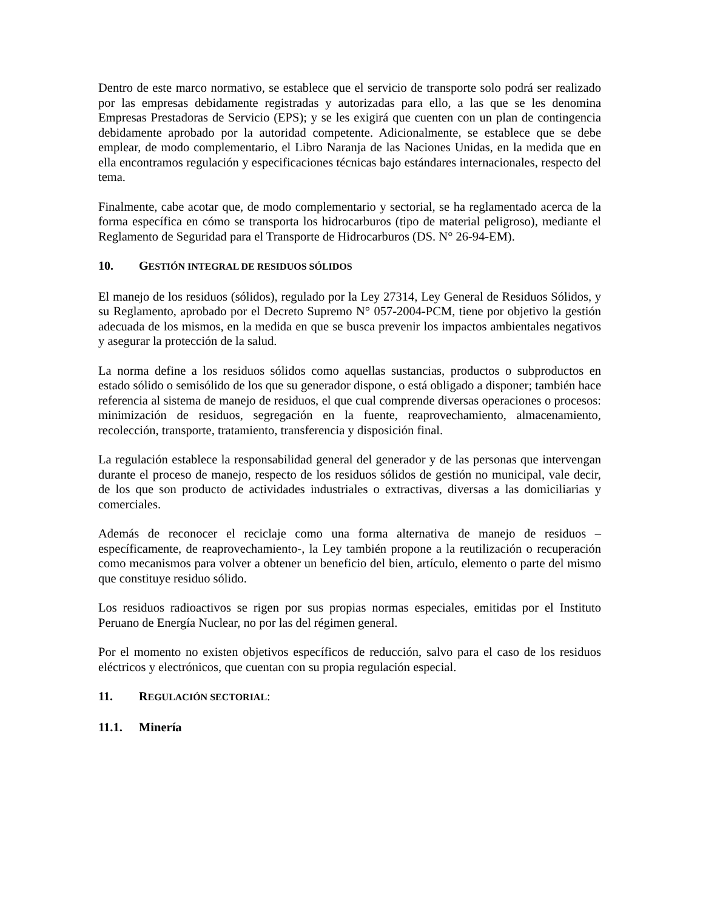Dentro de este marco normativo, se establece que el servicio de transporte solo podrá ser realizado por las empresas debidamente registradas y autorizadas para ello, a las que se les denomina Empresas Prestadoras de Servicio (EPS); y se les exigirá que cuenten con un plan de contingencia debidamente aprobado por la autoridad competente. Adicionalmente, se establece que se debe emplear, de modo complementario, el Libro Naranja de las Naciones Unidas, en la medida que en ella encontramos regulación y especificaciones técnicas bajo estándares internacionales, respecto del tema.
Finalmente, cabe acotar que, de modo complementario y sectorial, se ha reglamentado acerca de la forma específica en cómo se transporta los hidrocarburos (tipo de material peligroso), mediante el Reglamento de Seguridad para el Transporte de Hidrocarburos (DS. N° 26-94-EM).
10. GESTIÓN INTEGRAL DE RESIDUOS SÓLIDOS
El manejo de los residuos (sólidos), regulado por la Ley 27314, Ley General de Residuos Sólidos, y su Reglamento, aprobado por el Decreto Supremo N° 057-2004-PCM, tiene por objetivo la gestión adecuada de los mismos, en la medida en que se busca prevenir los impactos ambientales negativos y asegurar la protección de la salud.
La norma define a los residuos sólidos como aquellas sustancias, productos o subproductos en estado sólido o semisólido de los que su generador dispone, o está obligado a disponer; también hace referencia al sistema de manejo de residuos, el que cual comprende diversas operaciones o procesos: minimización de residuos, segregación en la fuente, reaprovechamiento, almacenamiento, recolección, transporte, tratamiento, transferencia y disposición final.
La regulación establece la responsabilidad general del generador y de las personas que intervengan durante el proceso de manejo, respecto de los residuos sólidos de gestión no municipal, vale decir, de los que son producto de actividades industriales o extractivas, diversas a las domiciliarias y comerciales.
Además de reconocer el reciclaje como una forma alternativa de manejo de residuos –específicamente, de reaprovechamiento-, la Ley también propone a la reutilización o recuperación como mecanismos para volver a obtener un beneficio del bien, artículo, elemento o parte del mismo que constituye residuo sólido.
Los residuos radioactivos se rigen por sus propias normas especiales, emitidas por el Instituto Peruano de Energía Nuclear, no por las del régimen general.
Por el momento no existen objetivos específicos de reducción, salvo para el caso de los residuos eléctricos y electrónicos, que cuentan con su propia regulación especial.
11. REGULACIÓN SECTORIAL:
11.1. Minería